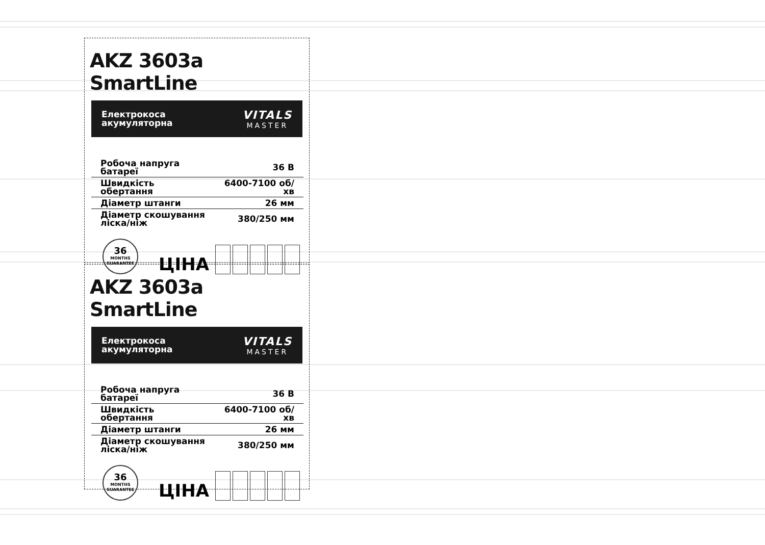AKZ 3603a SmartLine
Електрокоса
акумуляторна
VITALS
MASTER
| Робоча напруга батареї | 36 В |
| Швидкість обертання | 6400-7100 об/хв |
| Діаметр штанги | 26 мм |
| Діаметр скошування ліска/ніж | 380/250 мм |
36
MONTHS GUARANTEE
ЦІНА
AKZ 3603a SmartLine
Електрокоса
акумуляторна
VITALS
MASTER
| Робоча напруга батареї | 36 В |
| Швидкість обертання | 6400-7100 об/хв |
| Діаметр штанги | 26 мм |
| Діаметр скошування ліска/ніж | 380/250 мм |
36
MONTHS GUARANTEE
ЦІНА